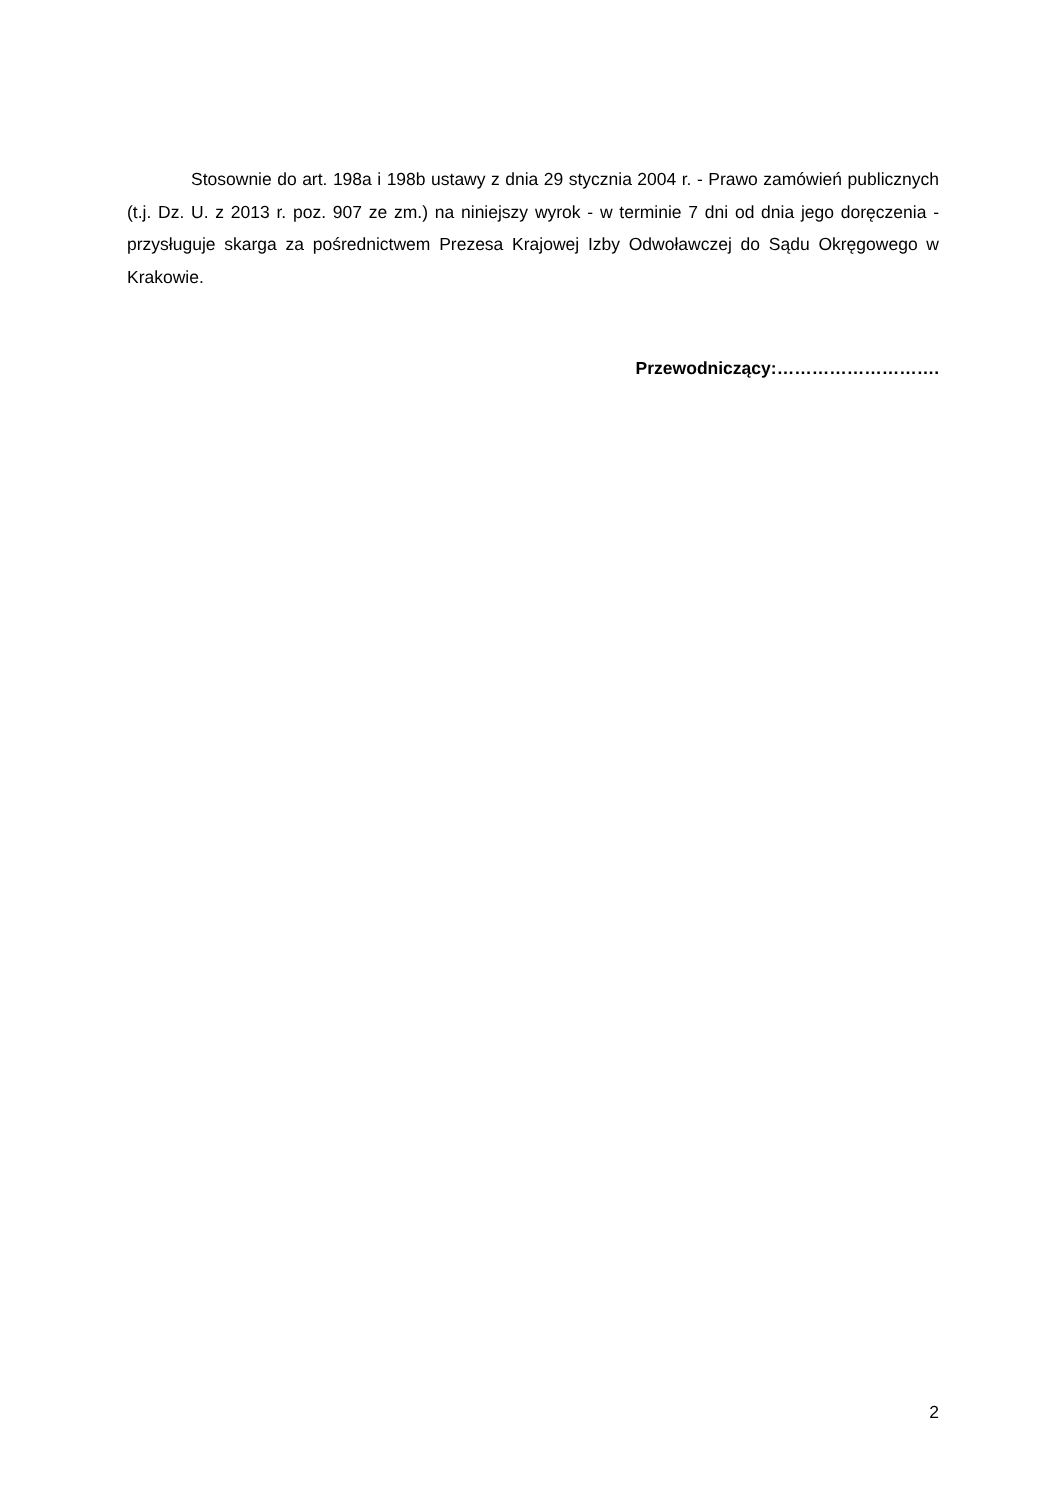Stosownie do art. 198a i 198b ustawy z dnia 29 stycznia 2004 r. - Prawo zamówień publicznych (t.j. Dz. U. z 2013 r. poz. 907 ze zm.) na niniejszy wyrok - w terminie 7 dni od dnia jego doręczenia - przysługuje skarga za pośrednictwem Prezesa Krajowej Izby Odwoławczej do Sądu Okręgowego w Krakowie.
Przewodniczący:……………………….
2